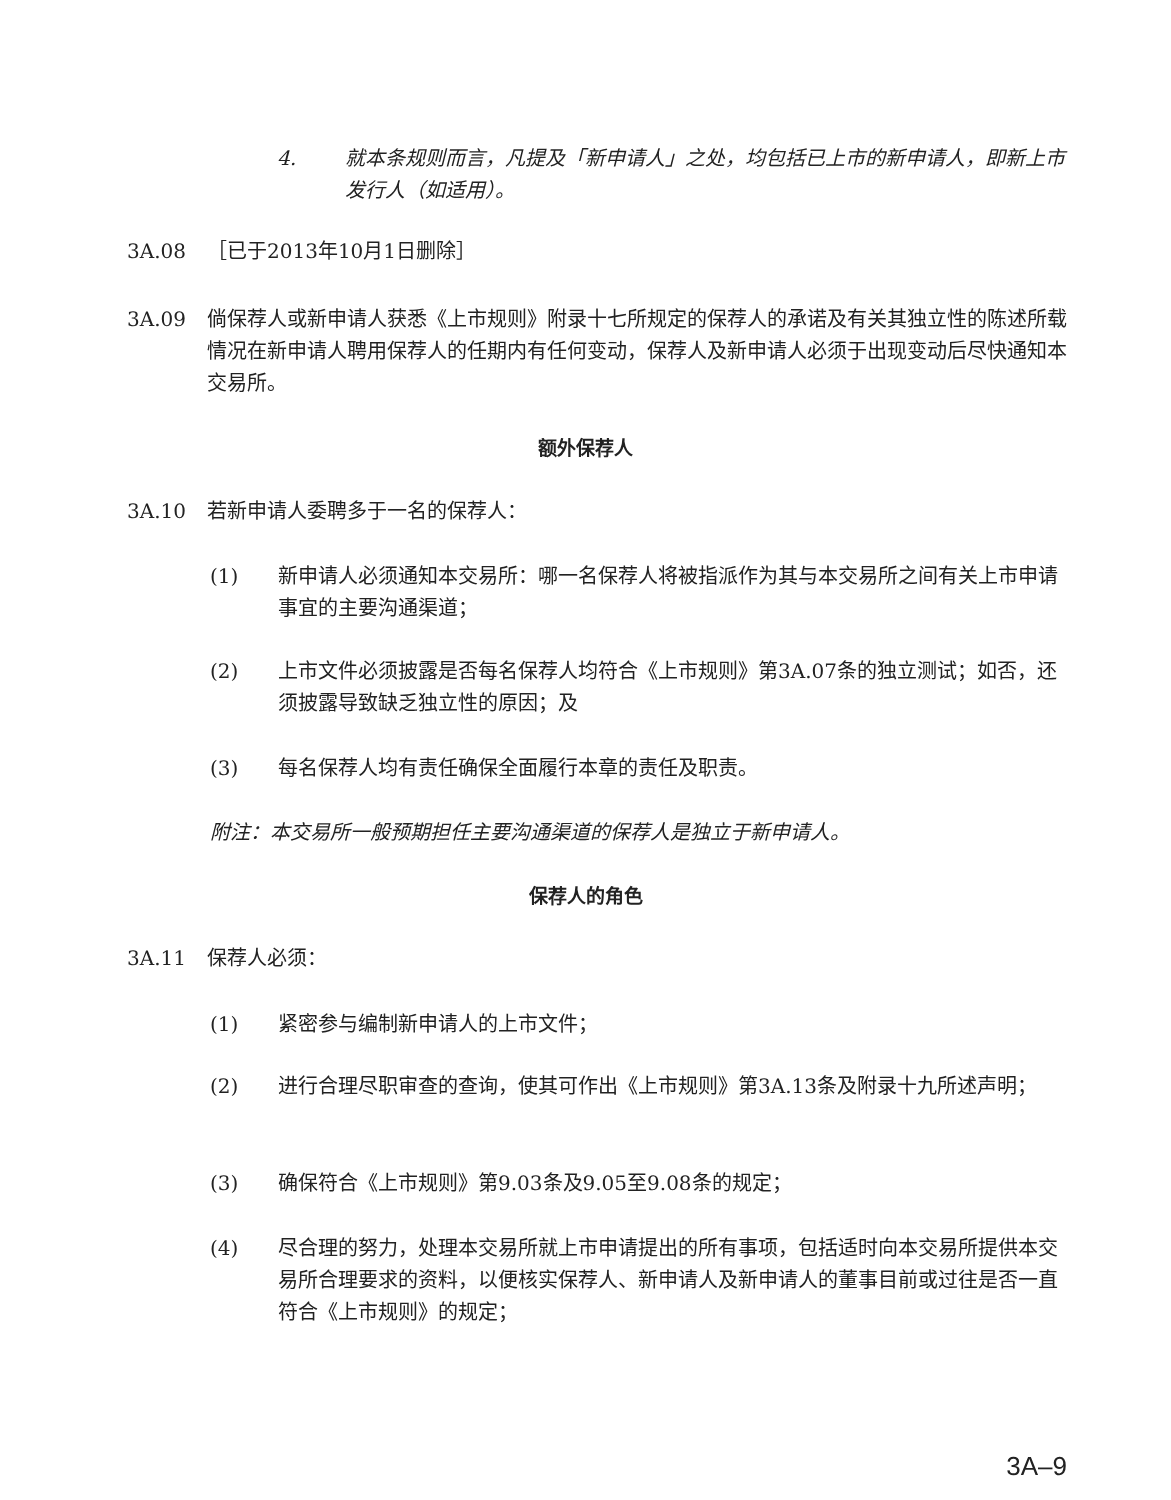4. 就本条规则而言，凡提及「新申请人」之处，均包括已上市的新申请人，即新上市发行人（如适用）。
3A.08 ［已于2013年10月1日删除］
3A.09 倘保荐人或新申请人获悉《上市规则》附录十七所规定的保荐人的承诺及有关其独立性的陈述所载情况在新申请人聘用保荐人的任期内有任何变动，保荐人及新申请人必须于出现变动后尽快通知本交易所。
额外保荐人
3A.10 若新申请人委聘多于一名的保荐人：
(1) 新申请人必须通知本交易所：哪一名保荐人将被指派作为其与本交易所之间有关上市申请事宜的主要沟通渠道；
(2) 上市文件必须披露是否每名保荐人均符合《上市规则》第3A.07条的独立测试；如否，还须披露导致缺乏独立性的原因；及
(3) 每名保荐人均有责任确保全面履行本章的责任及职责。
附注：本交易所一般预期担任主要沟通渠道的保荐人是独立于新申请人。
保荐人的角色
3A.11 保荐人必须：
(1) 紧密参与编制新申请人的上市文件；
(2) 进行合理尽职审查的查询，使其可作出《上市规则》第3A.13条及附录十九所述声明；
(3) 确保符合《上市规则》第9.03条及9.05至9.08条的规定；
(4) 尽合理的努力，处理本交易所就上市申请提出的所有事项，包括适时向本交易所提供本交易所合理要求的资料，以便核实保荐人、新申请人及新申请人的董事目前或过往是否一直符合《上市规则》的规定；
3A–9